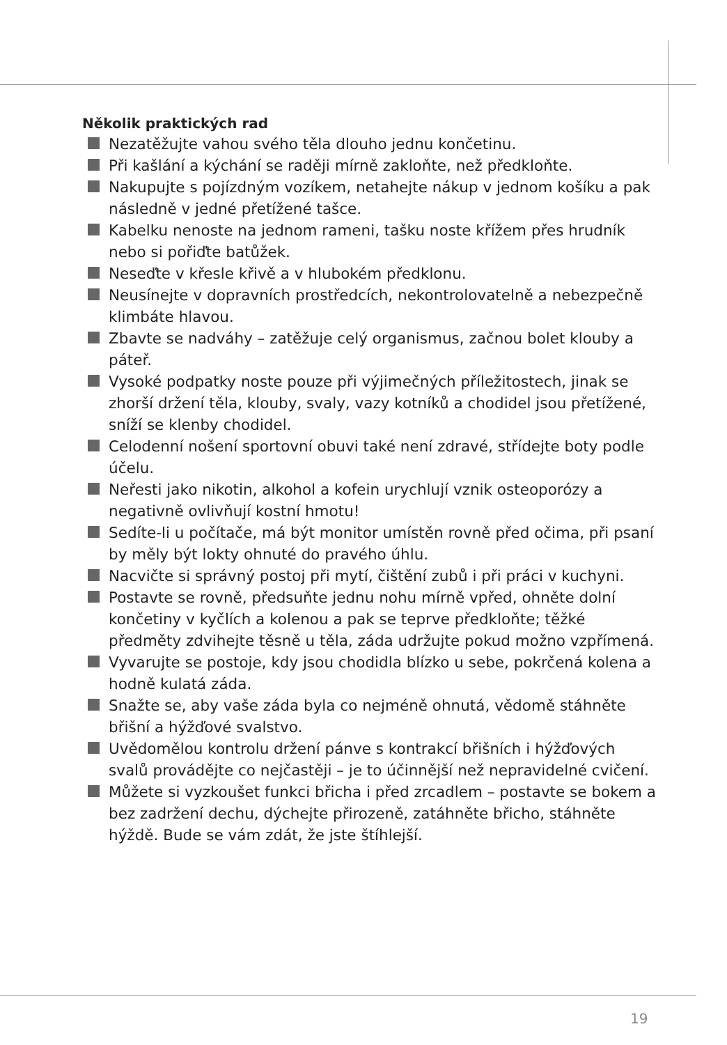Několik praktických rad
Nezatěžujte vahou svého těla dlouho jednu končetinu.
Při kašlání a kýchání se raději mírně zakloňte, než předkloňte.
Nakupujte s pojízdným vozíkem, netahejte nákup v jednom košíku a pak následně v jedné přetížené tašce.
Kabelku nenoste na jednom rameni, tašku noste křížem přes hrudník nebo si pořiďte batůžek.
Neseďte v křesle křivě a v hlubokém předklonu.
Neusínejte v dopravních prostředcích, nekontrolovatelně a nebezpečně klimbáte hlavou.
Zbavte se nadváhy – zatěžuje celý organismus, začnou bolet klouby a páteř.
Vysoké podpatky noste pouze při výjimečných příležitostech, jinak se zhorší držení těla, klouby, svaly, vazy kotníků a chodidel jsou přetížené, sníží se klenby chodidel.
Celodenní nošení sportovní obuvi také není zdravé, střídejte boty podle účelu.
Neřesti jako nikotin, alkohol a kofein urychlují vznik osteoporózy a negativně ovlivňují kostní hmotu!
Sedíte-li u počítače, má být monitor umístěn rovně před očima, při psaní by měly být lokty ohnuté do pravého úhlu.
Nacvičte si správný postoj při mytí, čištění zubů i při práci v kuchyni.
Postavte se rovně, předsuňte jednu nohu mírně vpřed, ohněte dolní končetiny v kyčlích a kolenou a pak se teprve předkloňte; těžké předměty zdvihejte těsně u těla, záda udržujte pokud možno vzpřímená.
Vyvarujte se postoje, kdy jsou chodidla blízko u sebe, pokrčená kolena a hodně kulatá záda.
Snažte se, aby vaše záda byla co nejméně ohnutá, vědomě stáhněte břišní a hýžďové svalstvo.
Uvědomělou kontrolu držení pánve s kontrakcí břišních i hýžďových svalů provádějte co nejčastěji – je to účinnější než nepravidelné cvičení.
Můžete si vyzkoušet funkci břicha i před zrcadlem – postavte se bokem a bez zadržení dechu, dýchejte přirozeně, zatáhněte břicho, stáhněte hýždě. Bude se vám zdát, že jste štíhlejší.
19